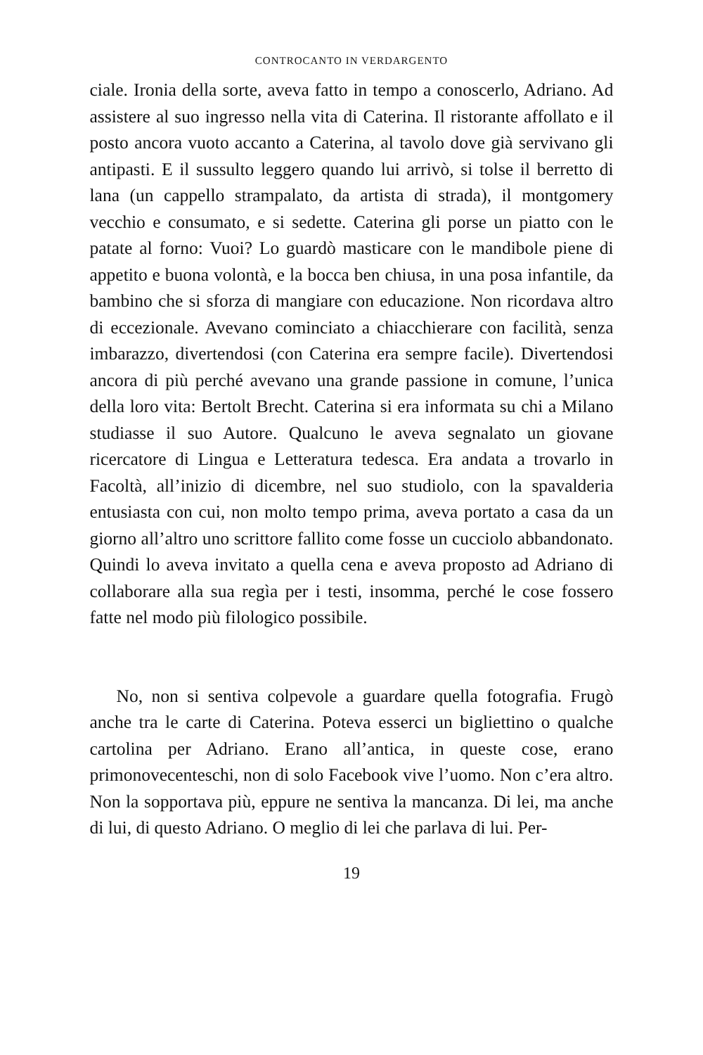CONTROCANTO IN VERDARGENTO
ciale. Ironia della sorte, aveva fatto in tempo a conoscerlo, Adriano. Ad assistere al suo ingresso nella vita di Caterina. Il ristorante affollato e il posto ancora vuoto accanto a Caterina, al tavolo dove già servivano gli antipasti. E il sussulto leggero quando lui arrivò, si tolse il berretto di lana (un cappello strampalato, da artista di strada), il montgomery vecchio e consumato, e si sedette. Caterina gli porse un piatto con le patate al forno: Vuoi? Lo guardò masticare con le mandibole piene di appetito e buona volontà, e la bocca ben chiusa, in una posa infantile, da bambino che si sforza di mangiare con educazione. Non ricordava altro di eccezionale. Avevano cominciato a chiacchierare con facilità, senza imbarazzo, divertendosi (con Caterina era sempre facile). Divertendosi ancora di più perché avevano una grande passione in comune, l’unica della loro vita: Bertolt Brecht. Caterina si era informata su chi a Milano studiasse il suo Autore. Qualcuno le aveva segnalato un giovane ricercatore di Lingua e Letteratura tedesca. Era andata a trovarlo in Facoltà, all’inizio di dicembre, nel suo studiolo, con la spavalderia entusiasta con cui, non molto tempo prima, aveva portato a casa da un giorno all’altro uno scrittore fallito come fosse un cucciolo abbandonato. Quindi lo aveva invitato a quella cena e aveva proposto ad Adriano di collaborare alla sua regìa per i testi, insomma, perché le cose fossero fatte nel modo più filologico possibile.
No, non si sentiva colpevole a guardare quella fotografia. Frugò anche tra le carte di Caterina. Poteva esserci un bigliettino o qualche cartolina per Adriano. Erano all’antica, in queste cose, erano primonovecenteschi, non di solo Facebook vive l’uomo. Non c’era altro. Non la sopportava più, eppure ne sentiva la mancanza. Di lei, ma anche di lui, di questo Adriano. O meglio di lei che parlava di lui. Per-
19